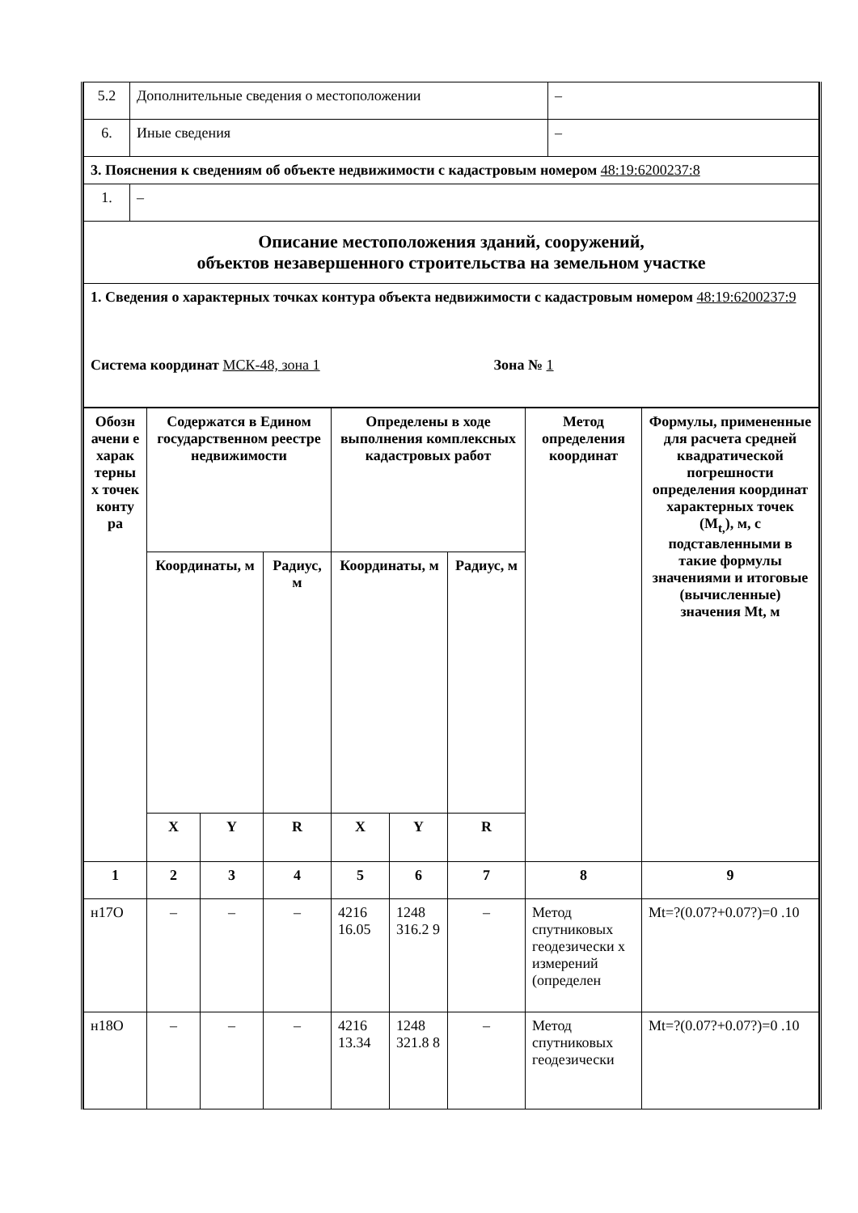| 5.2 | Дополнительные сведения о местоположении | – |
| 6. | Иные сведения | – |
| 3. Пояснения к сведениям об объекте недвижимости с кадастровым номером 48:19:6200237:8 | | |
| 1. | – | |
| Описание местоположения зданий, сооружений, объектов незавершенного строительства на земельном участке | | |
| 1. Сведения о характерных точках контура объекта недвижимости с кадастровым номером 48:19:6200237:9 Система координат МСК-48, зона 1 Зона № 1 | | |
| Обозн ачени е харак терны х точек конту ра | Содержатся в Едином государственном реестре недвижимости | | | Определены в ходе выполнения комплексных кадастровых работ | | | Метод определения координат | Формулы, примененные для расчета средней квадратической погрешности определения координат характерных точек (M<sub>t,</sub>), м, с подставленными в такие формулы значениями и итоговые (вычисленные) значения Mt, м |
| --- | --- | --- | --- | --- | --- | --- | --- | --- |
| | Координаты, м | | Радиус, м | Координаты, м | | Радиус, м | | |
| | X | Y | R | X | Y | R | | |
| 1 | 2 | 3 | 4 | 5 | 6 | 7 | 8 | 9 |
| н17О | – | – | – | 4216 16.05 | 1248 316.2 9 | – | Метод спутниковых геодезически х измерений (определен | Mt=?(0.07?+0.07?)=0 .10 |
| н18О | – | – | – | 4216 13.34 | 1248 321.8 8 | – | Метод спутниковых геодезически | Mt=?(0.07?+0.07?)=0 .10 |